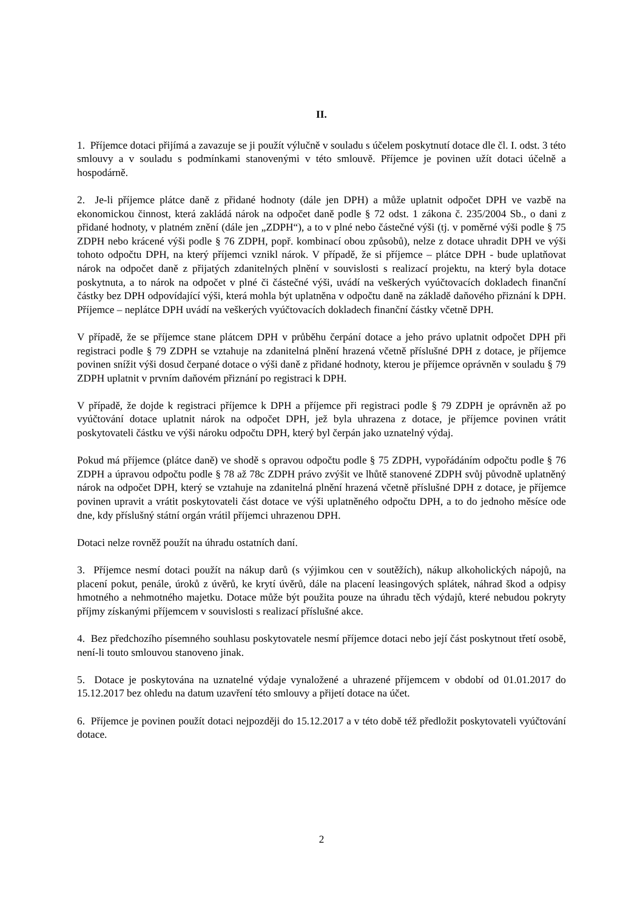II.
1. Příjemce dotaci přijímá a zavazuje se ji použít výlučně v souladu s účelem poskytnutí dotace dle čl. I. odst. 3 této smlouvy a v souladu s podmínkami stanovenými v této smlouvě. Příjemce je povinen užít dotaci účelně a hospodárně.
2. Je-li příjemce plátce daně z přidané hodnoty (dále jen DPH) a může uplatnit odpočet DPH ve vazbě na ekonomickou činnost, která zakládá nárok na odpočet daně podle § 72 odst. 1 zákona č. 235/2004 Sb., o dani z přidané hodnoty, v platném znění (dále jen „ZDPH“), a to v plné nebo částečné výši (tj. v poměrné výši podle § 75 ZDPH nebo krácené výši podle § 76 ZDPH, popř. kombinací obou způsobů), nelze z dotace uhradit DPH ve výši tohoto odpočtu DPH, na který příjemci vznikl nárok. V případě, že si příjemce – plátce DPH - bude uplatňovat nárok na odpočet daně z přijatých zdanitelných plnění v souvislosti s realizací projektu, na který byla dotace poskytnuta, a to nárok na odpočet v plné či částečné výši, uvádí na veškerých vyúčtovacích dokladech finanční částky bez DPH odpovídající výši, která mohla být uplatněna v odpočtu daně na základě daňového přiznání k DPH. Příjemce – neplátce DPH uvádí na veškerých vyúčtovacích dokladech finanční částky včetně DPH.
V případě, že se příjemce stane plátcem DPH v průběhu čerpání dotace a jeho právo uplatnit odpočet DPH při registraci podle § 79 ZDPH se vztahuje na zdanitelná plnění hrazená včetně příslušné DPH z dotace, je příjemce povinen snížit výši dosud čerpané dotace o výši daně z přidané hodnoty, kterou je příjemce oprávněn v souladu § 79 ZDPH uplatnit v prvním daňovém přiznání po registraci k DPH.
V případě, že dojde k registraci příjemce k DPH a příjemce při registraci podle § 79 ZDPH je oprávněn až po vyúčtování dotace uplatnit nárok na odpočet DPH, jež byla uhrazena z dotace, je příjemce povinen vrátit poskytovateli částku ve výši nároku odpočtu DPH, který byl čerpán jako uznatelný výdaj.
Pokud má příjemce (plátce daně) ve shodě s opravou odpočtu podle § 75 ZDPH, vypořádáním odpočtu podle § 76 ZDPH a úpravou odpočtu podle § 78 až 78c ZDPH právo zvýšit ve lhůtě stanovené ZDPH svůj původně uplatněný nárok na odpočet DPH, který se vztahuje na zdanitelná plnění hrazená včetně příslušné DPH z dotace, je příjemce povinen upravit a vrátit poskytovateli část dotace ve výši uplatněného odpočtu DPH, a to do jednoho měsíce ode dne, kdy příslušný státní orgán vrátil příjemci uhrazenou DPH.
Dotaci nelze rovněž použít na úhradu ostatních daní.
3. Příjemce nesmí dotaci použít na nákup darů (s výjimkou cen v soutěžích), nákup alkoholických nápojů, na placení pokut, penále, úroků z úvěrů, ke krytí úvěrů, dále na placení leasingových splátek, náhrad škod a odpisy hmotného a nehmotného majetku. Dotace může být použita pouze na úhradu těch výdajů, které nebudou pokryty příjmy získanými příjemcem v souvislosti s realizací příslušné akce.
4. Bez předchozího písemného souhlasu poskytovatele nesmí příjemce dotaci nebo její část poskytnout třetí osobě, není-li touto smlouvou stanoveno jinak.
5. Dotace je poskytována na uznatelné výdaje vynaložené a uhrazené příjemcem v období od 01.01.2017 do 15.12.2017 bez ohledu na datum uzavření této smlouvy a přijetí dotace na účet.
6. Příjemce je povinen použít dotaci nejpozději do 15.12.2017 a v této době též předložit poskytovateli vyúčtování dotace.
2